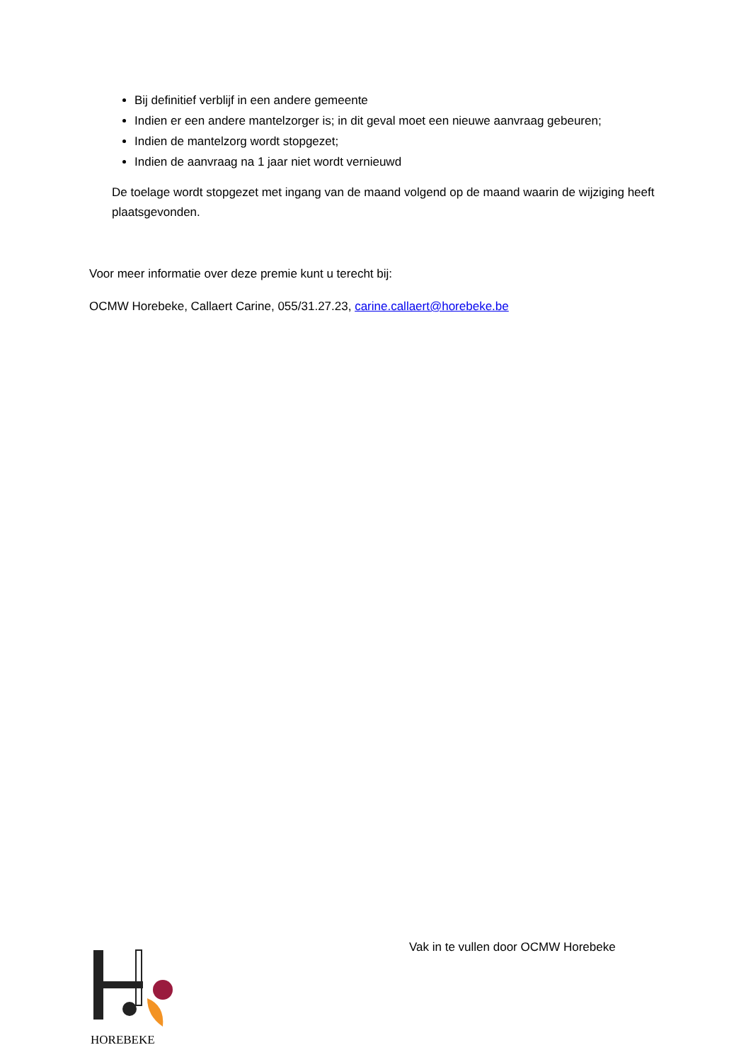Bij definitief verblijf in een andere gemeente
Indien er een andere mantelzorger is; in dit geval moet een nieuwe aanvraag gebeuren;
Indien de mantelzorg wordt stopgezet;
Indien de aanvraag na 1 jaar niet wordt vernieuwd
De toelage wordt stopgezet met ingang van de maand volgend op de maand waarin de wijziging heeft plaatsgevonden.
Voor meer informatie over deze premie kunt u terecht bij:
OCMW Horebeke, Callaert Carine, 055/31.27.23, carine.callaert@horebeke.be
Vak in te vullen door OCMW Horebeke
HOREBEKE